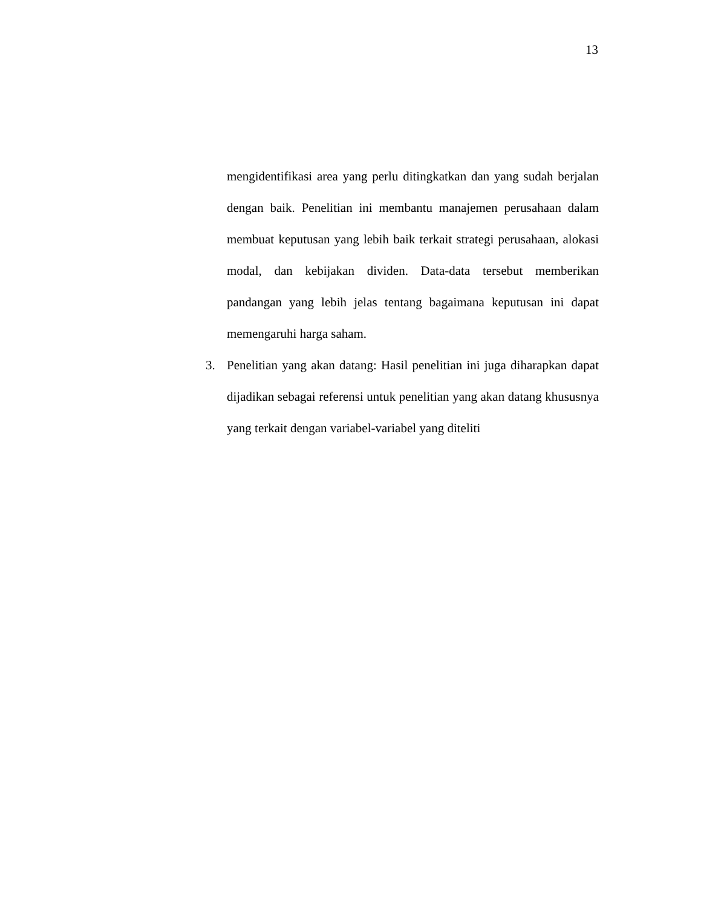13
mengidentifikasi area yang perlu ditingkatkan dan yang sudah berjalan dengan baik. Penelitian ini membantu manajemen perusahaan dalam membuat keputusan yang lebih baik terkait strategi perusahaan, alokasi modal, dan kebijakan dividen. Data-data tersebut memberikan pandangan yang lebih jelas tentang bagaimana keputusan ini dapat memengaruhi harga saham.
3. Penelitian yang akan datang: Hasil penelitian ini juga diharapkan dapat dijadikan sebagai referensi untuk penelitian yang akan datang khususnya yang terkait dengan variabel-variabel yang diteliti